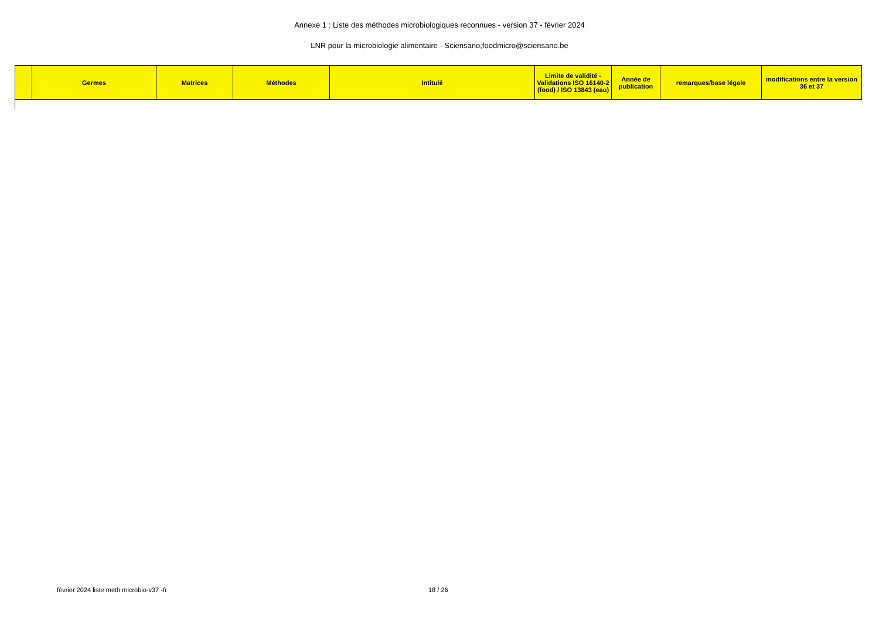Annexe 1 : Liste des méthodes microbiologiques reconnues - version 37 - février 2024
LNR pour la microbiologie alimentaire - Sciensano,foodmicro@sciensano.be
| | Germes | Matrices | Méthodes | Intitulé | Limite de validité - Validations ISO 16140-2 (food) / ISO 13843 (eau) | Année de publication | remarques/base légale | modifications entre la version 36 et 37 |
| --- | --- | --- | --- | --- | --- | --- | --- | --- |
février 2024 liste meth microbio-v37 -fr 18 / 26